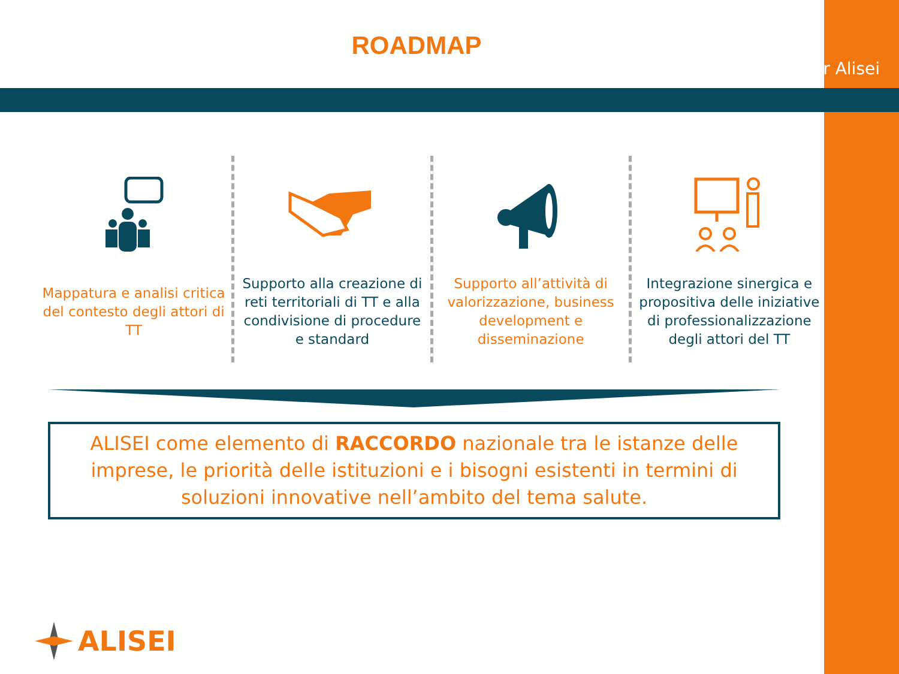ROADMAP
Cluster Alisei
Mappatura e analisi critica del contesto degli attori di TT
Supporto alla creazione di reti territoriali di TT e alla condivisione di procedure e standard
Supporto all’attività di valorizzazione, business development e disseminazione
Integrazione sinergica e propositiva delle iniziative di professionalizzazione degli attori del TT
ALISEI come elemento di RACCORDO nazionale tra le istanze delle imprese, le priorità delle istituzioni e i bisogni esistenti in termini di soluzioni innovative nell’ambito del tema salute.
ALISEI